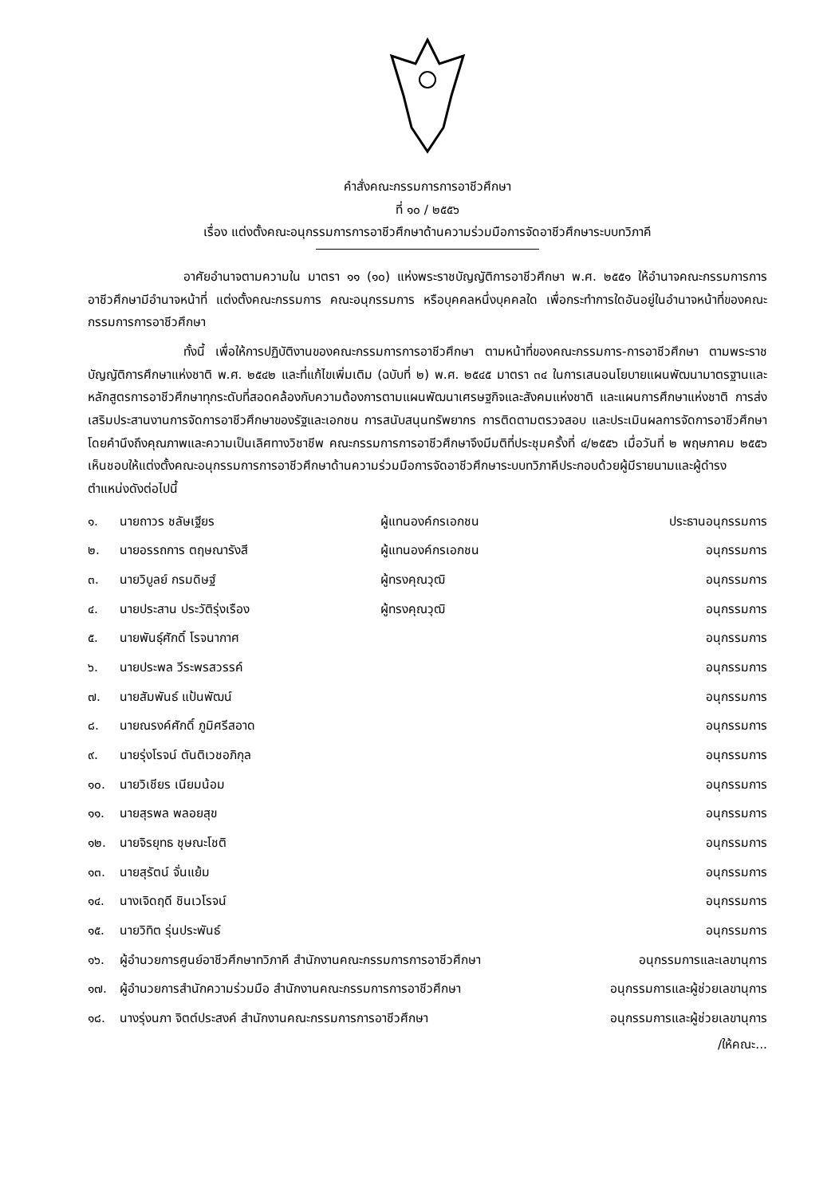คำสั่งคณะกรรมการการอาชีวศึกษา
ที่ ๑๐ / ๒๕๕๖
เรื่อง แต่งตั้งคณะอนุกรรมการการอาชีวศึกษาด้านความร่วมมือการจัดอาชีวศึกษาระบบทวิภาคี
อาศัยอำนาจตามความใน มาตรา ๑๑ (๑๐) แห่งพระราชบัญญัติการอาชีวศึกษา พ.ศ. ๒๕๕๑ ให้อำนาจคณะกรรมการการอาชีวศึกษามีอำนาจหน้าที่ แต่งตั้งคณะกรรมการ คณะอนุกรรมการ หรือบุคคลหนึ่งบุคคลใด เพื่อกระทำการใดอันอยู่ในอำนาจหน้าที่ของคณะกรรมการการอาชีวศึกษา
ทั้งนี้ เพื่อให้การปฏิบัติงานของคณะกรรมการการอาชีวศึกษา ตามหน้าที่ของคณะกรรมการ-การอาชีวศึกษา ตามพระราชบัญญัติการศึกษาแห่งชาติ พ.ศ. ๒๕๔๒ และที่แก้ไขเพิ่มเติม (ฉบับที่ ๒) พ.ศ. ๒๕๔๕ มาตรา ๓๔ ในการเสนอนโยบายแผนพัฒนามาตรฐานและหลักสูตรการอาชีวศึกษาทุกระดับที่สอดคล้องกับความต้องการตามแผนพัฒนาเศรษฐกิจและสังคมแห่งชาติ และแผนการศึกษาแห่งชาติ การส่งเสริมประสานงานการจัดการอาชีวศึกษาของรัฐและเอกชน การสนับสนุนทรัพยากร การติดตามตรวจสอบ และประเมินผลการจัดการอาชีวศึกษา โดยคำนึงถึงคุณภาพและความเป็นเลิศทางวิชาชีพ คณะกรรมการการอาชีวศึกษาจึงมีมติที่ประชุมครั้งที่ ๔/๒๕๕๖ เมื่อวันที่ ๒ พฤษภาคม ๒๕๕๖ เห็นชอบให้แต่งตั้งคณะอนุกรรมการการอาชีวศึกษาด้านความร่วมมือการจัดอาชีวศึกษาระบบทวิภาคีประกอบด้วยผู้มีรายนามและผู้ดำรงตำแหน่งดังต่อไปนี้
| ๑. | นายถาวร ชลัษเฐียร | ผู้แทนองค์กรเอกชน | ประธานอนุกรรมการ |
| ๒. | นายอรรถการ ตฤษณารังสี | ผู้แทนองค์กรเอกชน | อนุกรรมการ |
| ๓. | นายวิบูลย์ กรมดิษฐ์ | ผู้ทรงคุณวุฒิ | อนุกรรมการ |
| ๔. | นายประสาน ประวัติรุ่งเรือง | ผู้ทรงคุณวุฒิ | อนุกรรมการ |
| ๕. | นายพันธุ์ศักดิ์ โรจนากาศ | | อนุกรรมการ |
| ๖. | นายประพล วีระพรสวรรค์ | | อนุกรรมการ |
| ๗. | นายสัมพันธ์ แป้นพัฒน์ | | อนุกรรมการ |
| ๘. | นายณรงค์ศักดิ์ ภูมิศรีสอาด | | อนุกรรมการ |
| ๙. | นายรุ่งโรจน์ ตันติเวชอภิกุล | | อนุกรรมการ |
| ๑๐. | นายวิเชียร เนียมน้อม | | อนุกรรมการ |
| ๑๑. | นายสุรพล พลอยสุข | | อนุกรรมการ |
| ๑๒. | นายจิรยุทธ ชุษณะโชติ | | อนุกรรมการ |
| ๑๓. | นายสุรัตน์ จั่นแย้ม | | อนุกรรมการ |
| ๑๔. | นางเจิดฤดี ชินเวโรจน์ | | อนุกรรมการ |
| ๑๕. | นายวิทิต รุ่นประพันธ์ | | อนุกรรมการ |
| ๑๖. | ผู้อำนวยการศูนย์อาชีวศึกษาทวิภาคี สำนักงานคณะกรรมการการอาชีวศึกษา | | อนุกรรมการและเลขานุการ |
| ๑๗. | ผู้อำนวยการสำนักความร่วมมือ สำนักงานคณะกรรมการการอาชีวศึกษา | | อนุกรรมการและผู้ช่วยเลขานุการ |
| ๑๘. | นางรุ่งนภา จิตต์ประสงค์ สำนักงานคณะกรรมการการอาชีวศึกษา | | อนุกรรมการและผู้ช่วยเลขานุการ |
/ให้คณะ...